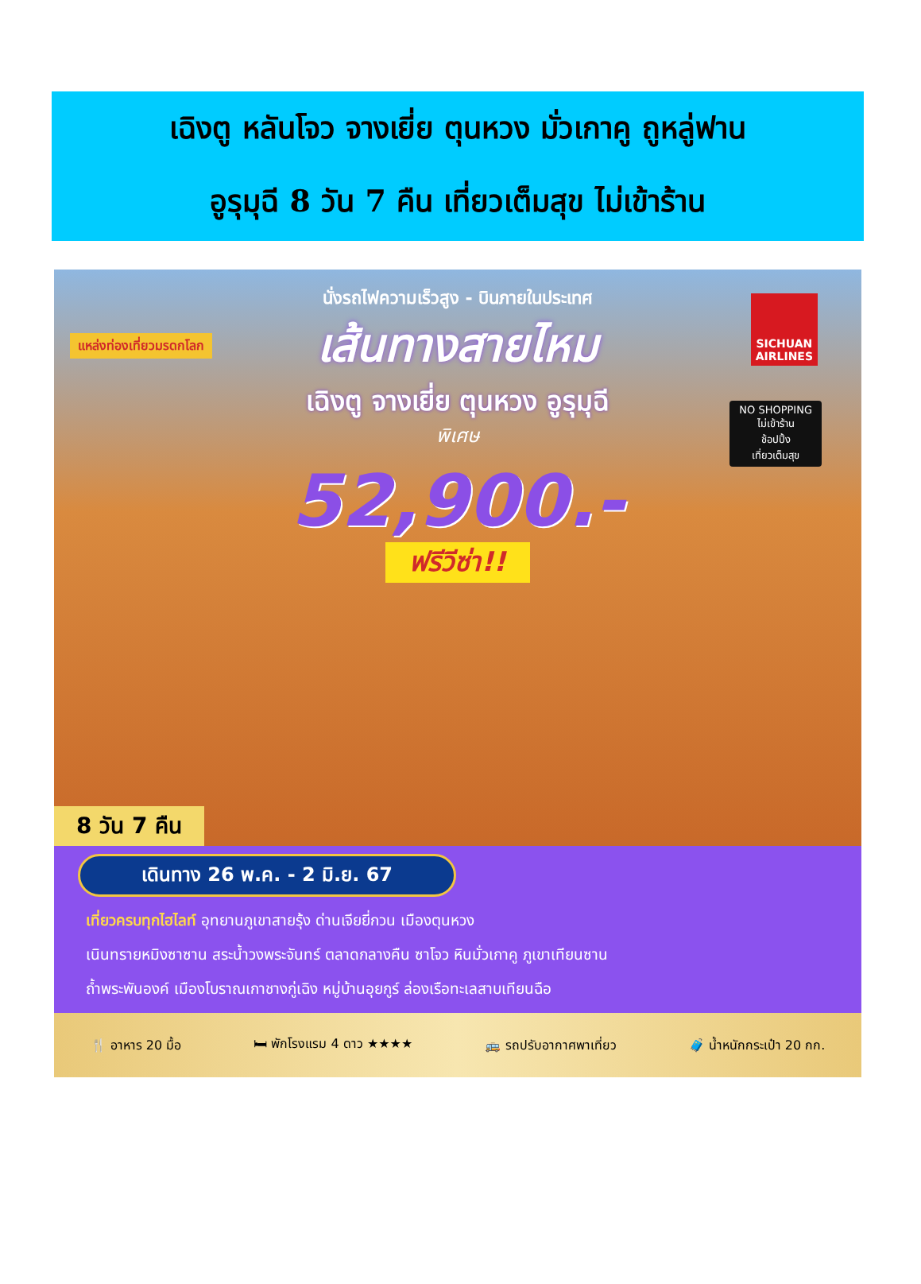เฉิงตู หลันโจว จางเยี่ย ตุนหวง มั่วเกาคู ถูหลู่ฟาน
อูรุมุฉี 8 วัน 7 คืน เที่ยวเต็มสุข ไม่เข้าร้าน
แหล่งท่องเที่ยวมรดกโลก
SICHUAN
AIRLINES
NO SHOPPING
ไม่เข้าร้าน
ช้อปปิ้ง
เที่ยวเต็มสุข
นั่งรถไฟความเร็วสูง - บินภายในประเทศ
เส้นทางสายไหม
เฉิงตู จางเยี่ย ตุนหวง อูรุมุฉี
พิเศษ
52,900.-
ฟรีวีซ่า!!
8 วัน 7 คืน
เดินทาง 26 พ.ค. - 2 มิ.ย. 67
เที่ยวครบทุกไฮไลท์ อุทยานภูเขาสายรุ้ง ด่านเจียยี่กวน เมืองตุนหวง
เนินทรายหมิงซาซาน สระน้ำวงพระจันทร์ ตลาดกลางคืน ซาโจว หินมั่วเกาคู ภูเขาเทียนซาน
ถ้ำพระพันองค์ เมืองโบราณเกาชางกู่เฉิง หมู่บ้านอุยกูร์ ล่องเรือทะเลสาบเทียนฉือ
🍴 อาหาร 20 มื้อ 🛏 พักโรงแรม 4 ดาว ★★★★ 🚌 รถปรับอากาศพาเที่ยว 🧳 น้ำหนักกระเป๋า 20 กก.